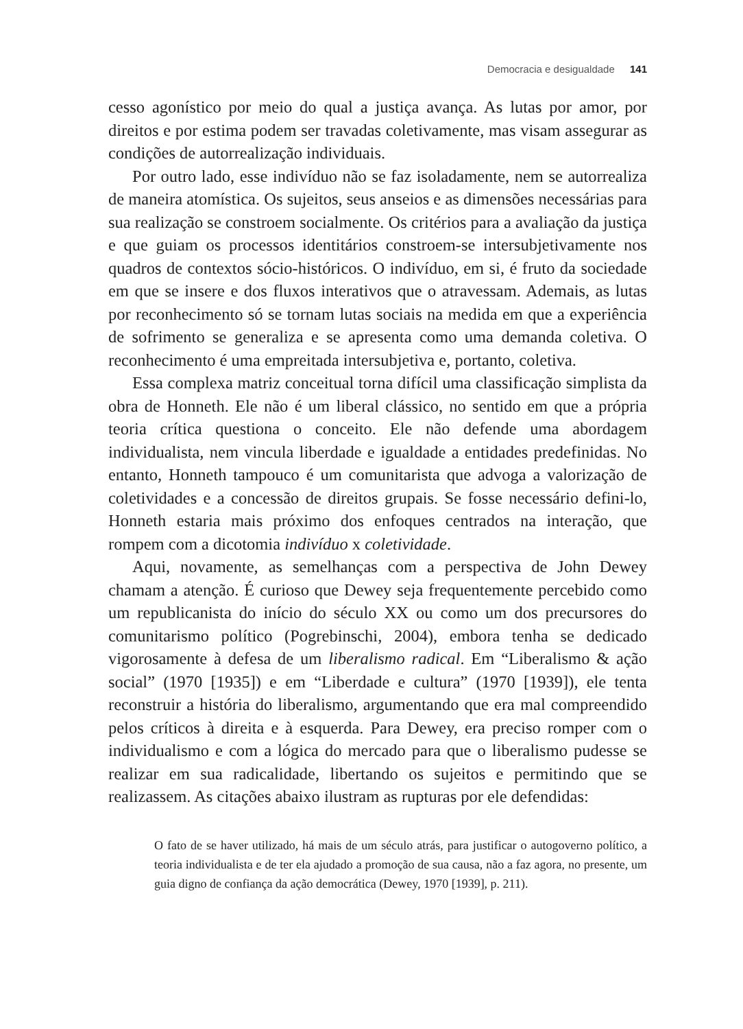Democracia e desigualdade 141
cesso agonístico por meio do qual a justiça avança. As lutas por amor, por direitos e por estima podem ser travadas coletivamente, mas visam assegurar as condições de autorrealização individuais.
Por outro lado, esse indivíduo não se faz isoladamente, nem se autorrealiza de maneira atomística. Os sujeitos, seus anseios e as dimensões necessárias para sua realização se constroem socialmente. Os critérios para a avaliação da justiça e que guiam os processos identitários constroem-se intersubjetivamente nos quadros de contextos sócio-históricos. O indivíduo, em si, é fruto da sociedade em que se insere e dos fluxos interativos que o atravessam. Ademais, as lutas por reconhecimento só se tornam lutas sociais na medida em que a experiência de sofrimento se generaliza e se apresenta como uma demanda coletiva. O reconhecimento é uma empreitada intersubjetiva e, portanto, coletiva.
Essa complexa matriz conceitual torna difícil uma classificação simplista da obra de Honneth. Ele não é um liberal clássico, no sentido em que a própria teoria crítica questiona o conceito. Ele não defende uma abordagem individualista, nem vincula liberdade e igualdade a entidades predefinidas. No entanto, Honneth tampouco é um comunitarista que advoga a valorização de coletividades e a concessão de direitos grupais. Se fosse necessário defini-lo, Honneth estaria mais próximo dos enfoques centrados na interação, que rompem com a dicotomia indivíduo x coletividade.
Aqui, novamente, as semelhanças com a perspectiva de John Dewey chamam a atenção. É curioso que Dewey seja frequentemente percebido como um republicanista do início do século XX ou como um dos precursores do comunitarismo político (Pogrebinschi, 2004), embora tenha se dedicado vigorosamente à defesa de um liberalismo radical. Em “Liberalismo & ação social” (1970 [1935]) e em “Liberdade e cultura” (1970 [1939]), ele tenta reconstruir a história do liberalismo, argumentando que era mal compreendido pelos críticos à direita e à esquerda. Para Dewey, era preciso romper com o individualismo e com a lógica do mercado para que o liberalismo pudesse se realizar em sua radicalidade, libertando os sujeitos e permitindo que se realizassem. As citações abaixo ilustram as rupturas por ele defendidas:
O fato de se haver utilizado, há mais de um século atrás, para justificar o autogoverno político, a teoria individualista e de ter ela ajudado a promoção de sua causa, não a faz agora, no presente, um guia digno de confiança da ação democrática (Dewey, 1970 [1939], p. 211).